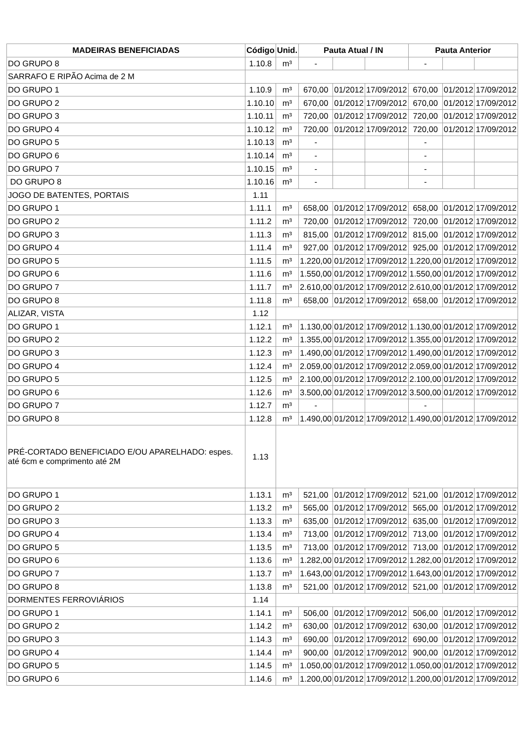| MADEIRAS BENEFICIADAS | Código | Unid. | Pauta Atual / IN | | | Pauta Anterior | | |
| --- | --- | --- | --- | --- | --- | --- | --- | --- |
| DO GRUPO 8 | 1.10.8 | m³ | - | | | - | | |
| SARRAFO E RIPÃO Acima de 2 M | | | | | | | | |
| DO GRUPO 1 | 1.10.9 | m³ | 670,00 | 01/2012 | 17/09/2012 | 670,00 | 01/2012 | 17/09/2012 |
| DO GRUPO 2 | 1.10.10 | m³ | 670,00 | 01/2012 | 17/09/2012 | 670,00 | 01/2012 | 17/09/2012 |
| DO GRUPO 3 | 1.10.11 | m³ | 720,00 | 01/2012 | 17/09/2012 | 720,00 | 01/2012 | 17/09/2012 |
| DO GRUPO 4 | 1.10.12 | m³ | 720,00 | 01/2012 | 17/09/2012 | 720,00 | 01/2012 | 17/09/2012 |
| DO GRUPO 5 | 1.10.13 | m³ | - | | | - | | |
| DO GRUPO 6 | 1.10.14 | m³ | - | | | - | | |
| DO GRUPO 7 | 1.10.15 | m³ | - | | | - | | |
| DO GRUPO 8 | 1.10.16 | m³ | - | | | - | | |
| JOGO DE BATENTES, PORTAIS | 1.11 | | | | | | | |
| DO GRUPO 1 | 1.11.1 | m³ | 658,00 | 01/2012 | 17/09/2012 | 658,00 | 01/2012 | 17/09/2012 |
| DO GRUPO 2 | 1.11.2 | m³ | 720,00 | 01/2012 | 17/09/2012 | 720,00 | 01/2012 | 17/09/2012 |
| DO GRUPO 3 | 1.11.3 | m³ | 815,00 | 01/2012 | 17/09/2012 | 815,00 | 01/2012 | 17/09/2012 |
| DO GRUPO 4 | 1.11.4 | m³ | 927,00 | 01/2012 | 17/09/2012 | 925,00 | 01/2012 | 17/09/2012 |
| DO GRUPO 5 | 1.11.5 | m³ | 1.220,00 | 01/2012 | 17/09/2012 | 1.220,00 | 01/2012 | 17/09/2012 |
| DO GRUPO 6 | 1.11.6 | m³ | 1.550,00 | 01/2012 | 17/09/2012 | 1.550,00 | 01/2012 | 17/09/2012 |
| DO GRUPO 7 | 1.11.7 | m³ | 2.610,00 | 01/2012 | 17/09/2012 | 2.610,00 | 01/2012 | 17/09/2012 |
| DO GRUPO 8 | 1.11.8 | m³ | 658,00 | 01/2012 | 17/09/2012 | 658,00 | 01/2012 | 17/09/2012 |
| ALIZAR, VISTA | 1.12 | | | | | | | |
| DO GRUPO 1 | 1.12.1 | m³ | 1.130,00 | 01/2012 | 17/09/2012 | 1.130,00 | 01/2012 | 17/09/2012 |
| DO GRUPO 2 | 1.12.2 | m³ | 1.355,00 | 01/2012 | 17/09/2012 | 1.355,00 | 01/2012 | 17/09/2012 |
| DO GRUPO 3 | 1.12.3 | m³ | 1.490,00 | 01/2012 | 17/09/2012 | 1.490,00 | 01/2012 | 17/09/2012 |
| DO GRUPO 4 | 1.12.4 | m³ | 2.059,00 | 01/2012 | 17/09/2012 | 2.059,00 | 01/2012 | 17/09/2012 |
| DO GRUPO 5 | 1.12.5 | m³ | 2.100,00 | 01/2012 | 17/09/2012 | 2.100,00 | 01/2012 | 17/09/2012 |
| DO GRUPO 6 | 1.12.6 | m³ | 3.500,00 | 01/2012 | 17/09/2012 | 3.500,00 | 01/2012 | 17/09/2012 |
| DO GRUPO 7 | 1.12.7 | m³ | - | | | - | | |
| DO GRUPO 8 | 1.12.8 | m³ | 1.490,00 | 01/2012 | 17/09/2012 | 1.490,00 | 01/2012 | 17/09/2012 |
| PRÉ-CORTADO BENEFICIADO E/OU APARELHADO: espes. até 6cm e comprimento até 2M | 1.13 | | | | | | | |
| DO GRUPO 1 | 1.13.1 | m³ | 521,00 | 01/2012 | 17/09/2012 | 521,00 | 01/2012 | 17/09/2012 |
| DO GRUPO 2 | 1.13.2 | m³ | 565,00 | 01/2012 | 17/09/2012 | 565,00 | 01/2012 | 17/09/2012 |
| DO GRUPO 3 | 1.13.3 | m³ | 635,00 | 01/2012 | 17/09/2012 | 635,00 | 01/2012 | 17/09/2012 |
| DO GRUPO 4 | 1.13.4 | m³ | 713,00 | 01/2012 | 17/09/2012 | 713,00 | 01/2012 | 17/09/2012 |
| DO GRUPO 5 | 1.13.5 | m³ | 713,00 | 01/2012 | 17/09/2012 | 713,00 | 01/2012 | 17/09/2012 |
| DO GRUPO 6 | 1.13.6 | m³ | 1.282,00 | 01/2012 | 17/09/2012 | 1.282,00 | 01/2012 | 17/09/2012 |
| DO GRUPO 7 | 1.13.7 | m³ | 1.643,00 | 01/2012 | 17/09/2012 | 1.643,00 | 01/2012 | 17/09/2012 |
| DO GRUPO 8 | 1.13.8 | m³ | 521,00 | 01/2012 | 17/09/2012 | 521,00 | 01/2012 | 17/09/2012 |
| DORMENTES FERROVIÁRIOS | 1.14 | | | | | | | |
| DO GRUPO 1 | 1.14.1 | m³ | 506,00 | 01/2012 | 17/09/2012 | 506,00 | 01/2012 | 17/09/2012 |
| DO GRUPO 2 | 1.14.2 | m³ | 630,00 | 01/2012 | 17/09/2012 | 630,00 | 01/2012 | 17/09/2012 |
| DO GRUPO 3 | 1.14.3 | m³ | 690,00 | 01/2012 | 17/09/2012 | 690,00 | 01/2012 | 17/09/2012 |
| DO GRUPO 4 | 1.14.4 | m³ | 900,00 | 01/2012 | 17/09/2012 | 900,00 | 01/2012 | 17/09/2012 |
| DO GRUPO 5 | 1.14.5 | m³ | 1.050,00 | 01/2012 | 17/09/2012 | 1.050,00 | 01/2012 | 17/09/2012 |
| DO GRUPO 6 | 1.14.6 | m³ | 1.200,00 | 01/2012 | 17/09/2012 | 1.200,00 | 01/2012 | 17/09/2012 |